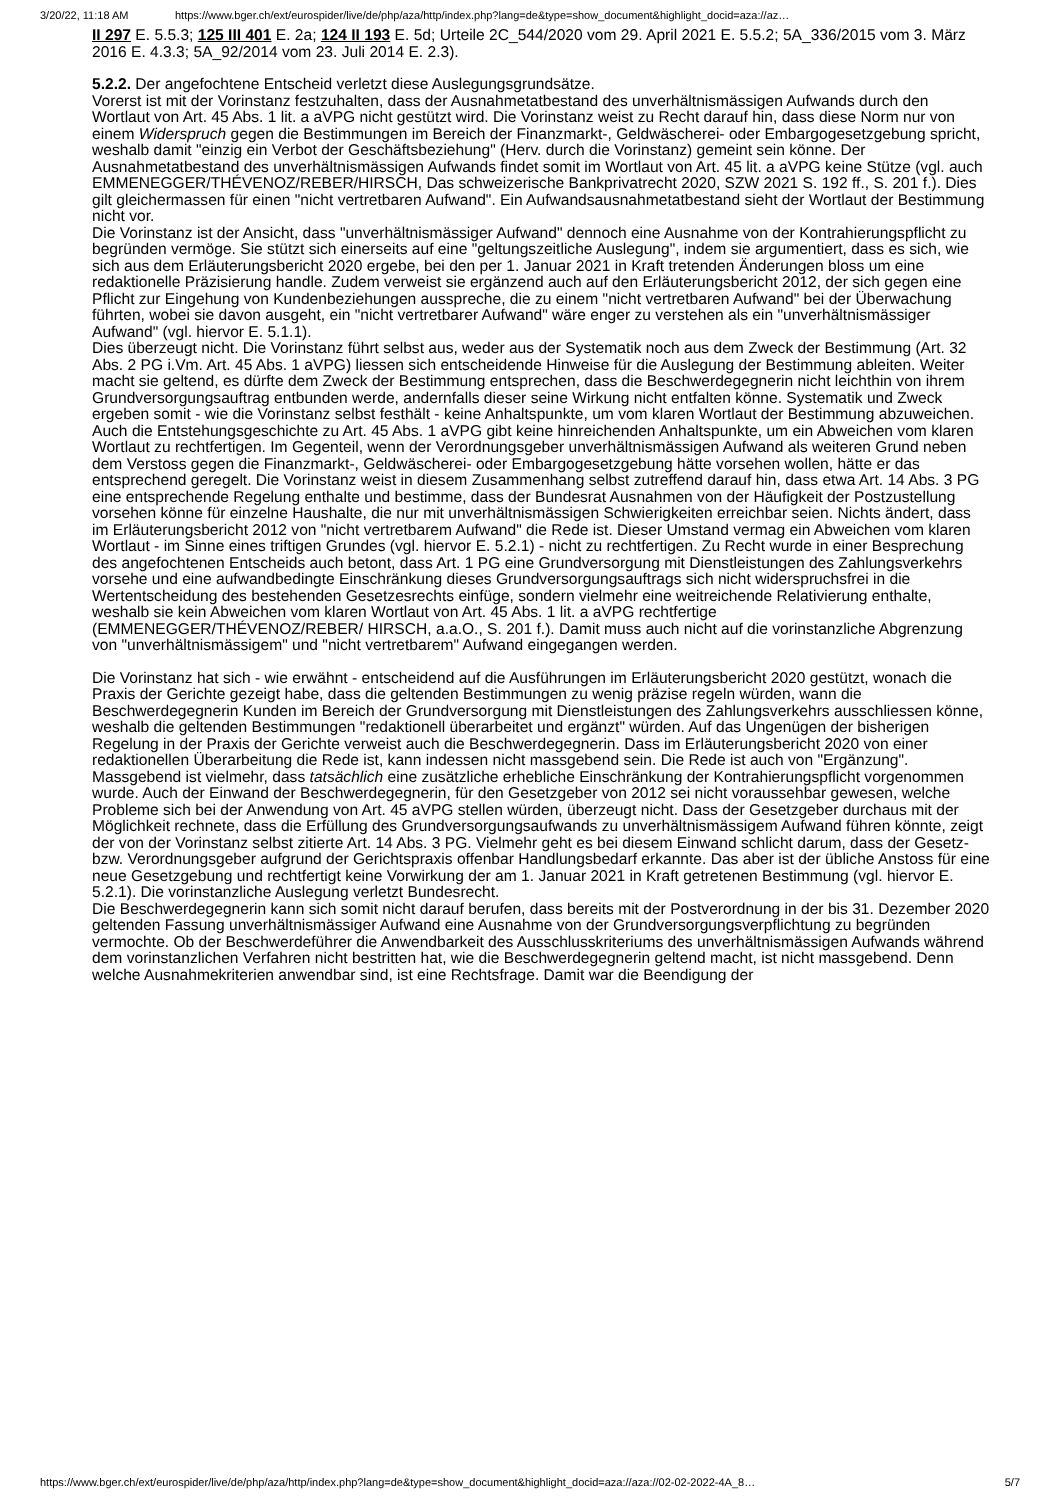3/20/22, 11:18 AM https://www.bger.ch/ext/eurospider/live/de/php/aza/http/index.php?lang=de&type=show_document&highlight_docid=aza://az…
II 297 E. 5.5.3; 125 III 401 E. 2a; 124 II 193 E. 5d; Urteile 2C_544/2020 vom 29. April 2021 E. 5.5.2; 5A_336/2015 vom 3. März 2016 E. 4.3.3; 5A_92/2014 vom 23. Juli 2014 E. 2.3).
5.2.2. Der angefochtene Entscheid verletzt diese Auslegungsgrundsätze.
Vorerst ist mit der Vorinstanz festzuhalten, dass der Ausnahmetatbestand des unverhältnismässigen Aufwands durch den Wortlaut von Art. 45 Abs. 1 lit. a aVPG nicht gestützt wird. Die Vorinstanz weist zu Recht darauf hin, dass diese Norm nur von einem Widerspruch gegen die Bestimmungen im Bereich der Finanzmarkt-, Geldwäscherei- oder Embargogesetzgebung spricht, weshalb damit "einzig ein Verbot der Geschäftsbeziehung" (Herv. durch die Vorinstanz) gemeint sein könne. Der Ausnahmetatbestand des unverhältnismässigen Aufwands findet somit im Wortlaut von Art. 45 lit. a aVPG keine Stütze (vgl. auch EMMENEGGER/THÉVENOZ/REBER/HIRSCH, Das schweizerische Bankprivatrecht 2020, SZW 2021 S. 192 ff., S. 201 f.). Dies gilt gleichermassen für einen "nicht vertretbaren Aufwand". Ein Aufwandsausnahmetatbestand sieht der Wortlaut der Bestimmung nicht vor.
Die Vorinstanz ist der Ansicht, dass "unverhältnismässiger Aufwand" dennoch eine Ausnahme von der Kontrahierungspflicht zu begründen vermöge. Sie stützt sich einerseits auf eine "geltungszeitliche Auslegung", indem sie argumentiert, dass es sich, wie sich aus dem Erläuterungsbericht 2020 ergebe, bei den per 1. Januar 2021 in Kraft tretenden Änderungen bloss um eine redaktionelle Präzisierung handle. Zudem verweist sie ergänzend auch auf den Erläuterungsbericht 2012, der sich gegen eine Pflicht zur Eingehung von Kundenbeziehungen ausspreche, die zu einem "nicht vertretbaren Aufwand" bei der Überwachung führten, wobei sie davon ausgeht, ein "nicht vertretbarer Aufwand" wäre enger zu verstehen als ein "unverhältnismässiger Aufwand" (vgl. hiervor E. 5.1.1).
Dies überzeugt nicht. Die Vorinstanz führt selbst aus, weder aus der Systematik noch aus dem Zweck der Bestimmung (Art. 32 Abs. 2 PG i.Vm. Art. 45 Abs. 1 aVPG) liessen sich entscheidende Hinweise für die Auslegung der Bestimmung ableiten. Weiter macht sie geltend, es dürfte dem Zweck der Bestimmung entsprechen, dass die Beschwerdegegnerin nicht leichthin von ihrem Grundversorgungsauftrag entbunden werde, andernfalls dieser seine Wirkung nicht entfalten könne. Systematik und Zweck ergeben somit - wie die Vorinstanz selbst festhält - keine Anhaltspunkte, um vom klaren Wortlaut der Bestimmung abzuweichen. Auch die Entstehungsgeschichte zu Art. 45 Abs. 1 aVPG gibt keine hinreichenden Anhaltspunkte, um ein Abweichen vom klaren Wortlaut zu rechtfertigen. Im Gegenteil, wenn der Verordnungsgeber unverhältnismässigen Aufwand als weiteren Grund neben dem Verstoss gegen die Finanzmarkt-, Geldwäscherei- oder Embargogesetzgebung hätte vorsehen wollen, hätte er das entsprechend geregelt. Die Vorinstanz weist in diesem Zusammenhang selbst zutreffend darauf hin, dass etwa Art. 14 Abs. 3 PG eine entsprechende Regelung enthalte und bestimme, dass der Bundesrat Ausnahmen von der Häufigkeit der Postzustellung vorsehen könne für einzelne Haushalte, die nur mit unverhältnismässigen Schwierigkeiten erreichbar seien. Nichts ändert, dass im Erläuterungsbericht 2012 von "nicht vertretbarem Aufwand" die Rede ist. Dieser Umstand vermag ein Abweichen vom klaren Wortlaut - im Sinne eines triftigen Grundes (vgl. hiervor E. 5.2.1) - nicht zu rechtfertigen. Zu Recht wurde in einer Besprechung des angefochtenen Entscheids auch betont, dass Art. 1 PG eine Grundversorgung mit Dienstleistungen des Zahlungsverkehrs vorsehe und eine aufwandbedingte Einschränkung dieses Grundversorgungsauftrags sich nicht widerspruchsfrei in die Wertentscheidung des bestehenden Gesetzesrechts einfüge, sondern vielmehr eine weitreichende Relativierung enthalte, weshalb sie kein Abweichen vom klaren Wortlaut von Art. 45 Abs. 1 lit. a aVPG rechtfertige (EMMENEGGER/THÉVENOZ/REBER/ HIRSCH, a.a.O., S. 201 f.). Damit muss auch nicht auf die vorinstanzliche Abgrenzung von "unverhältnismässigem" und "nicht vertretbarem" Aufwand eingegangen werden.
Die Vorinstanz hat sich - wie erwähnt - entscheidend auf die Ausführungen im Erläuterungsbericht 2020 gestützt, wonach die Praxis der Gerichte gezeigt habe, dass die geltenden Bestimmungen zu wenig präzise regeln würden, wann die Beschwerdegegnerin Kunden im Bereich der Grundversorgung mit Dienstleistungen des Zahlungsverkehrs ausschliessen könne, weshalb die geltenden Bestimmungen "redaktionell überarbeitet und ergänzt" würden. Auf das Ungenügen der bisherigen Regelung in der Praxis der Gerichte verweist auch die Beschwerdegegnerin. Dass im Erläuterungsbericht 2020 von einer redaktionellen Überarbeitung die Rede ist, kann indessen nicht massgebend sein. Die Rede ist auch von "Ergänzung". Massgebend ist vielmehr, dass tatsächlich eine zusätzliche erhebliche Einschränkung der Kontrahierungspflicht vorgenommen wurde. Auch der Einwand der Beschwerdegegnerin, für den Gesetzgeber von 2012 sei nicht voraussehbar gewesen, welche Probleme sich bei der Anwendung von Art. 45 aVPG stellen würden, überzeugt nicht. Dass der Gesetzgeber durchaus mit der Möglichkeit rechnete, dass die Erfüllung des Grundversorgungsaufwands zu unverhältnismässigem Aufwand führen könnte, zeigt der von der Vorinstanz selbst zitierte Art. 14 Abs. 3 PG. Vielmehr geht es bei diesem Einwand schlicht darum, dass der Gesetz- bzw. Verordnungsgeber aufgrund der Gerichtspraxis offenbar Handlungsbedarf erkannte. Das aber ist der übliche Anstoss für eine neue Gesetzgebung und rechtfertigt keine Vorwirkung der am 1. Januar 2021 in Kraft getretenen Bestimmung (vgl. hiervor E. 5.2.1). Die vorinstanzliche Auslegung verletzt Bundesrecht.
Die Beschwerdegegnerin kann sich somit nicht darauf berufen, dass bereits mit der Postverordnung in der bis 31. Dezember 2020 geltenden Fassung unverhältnismässiger Aufwand eine Ausnahme von der Grundversorgungsverpflichtung zu begründen vermochte. Ob der Beschwerdeführer die Anwendbarkeit des Ausschlusskriteriums des unverhältnismässigen Aufwands während dem vorinstanzlichen Verfahren nicht bestritten hat, wie die Beschwerdegegnerin geltend macht, ist nicht massgebend. Denn welche Ausnahmekriterien anwendbar sind, ist eine Rechtsfrage. Damit war die Beendigung der
https://www.bger.ch/ext/eurospider/live/de/php/aza/http/index.php?lang=de&type=show_document&highlight_docid=aza://aza://02-02-2022-4A_8… 5/7